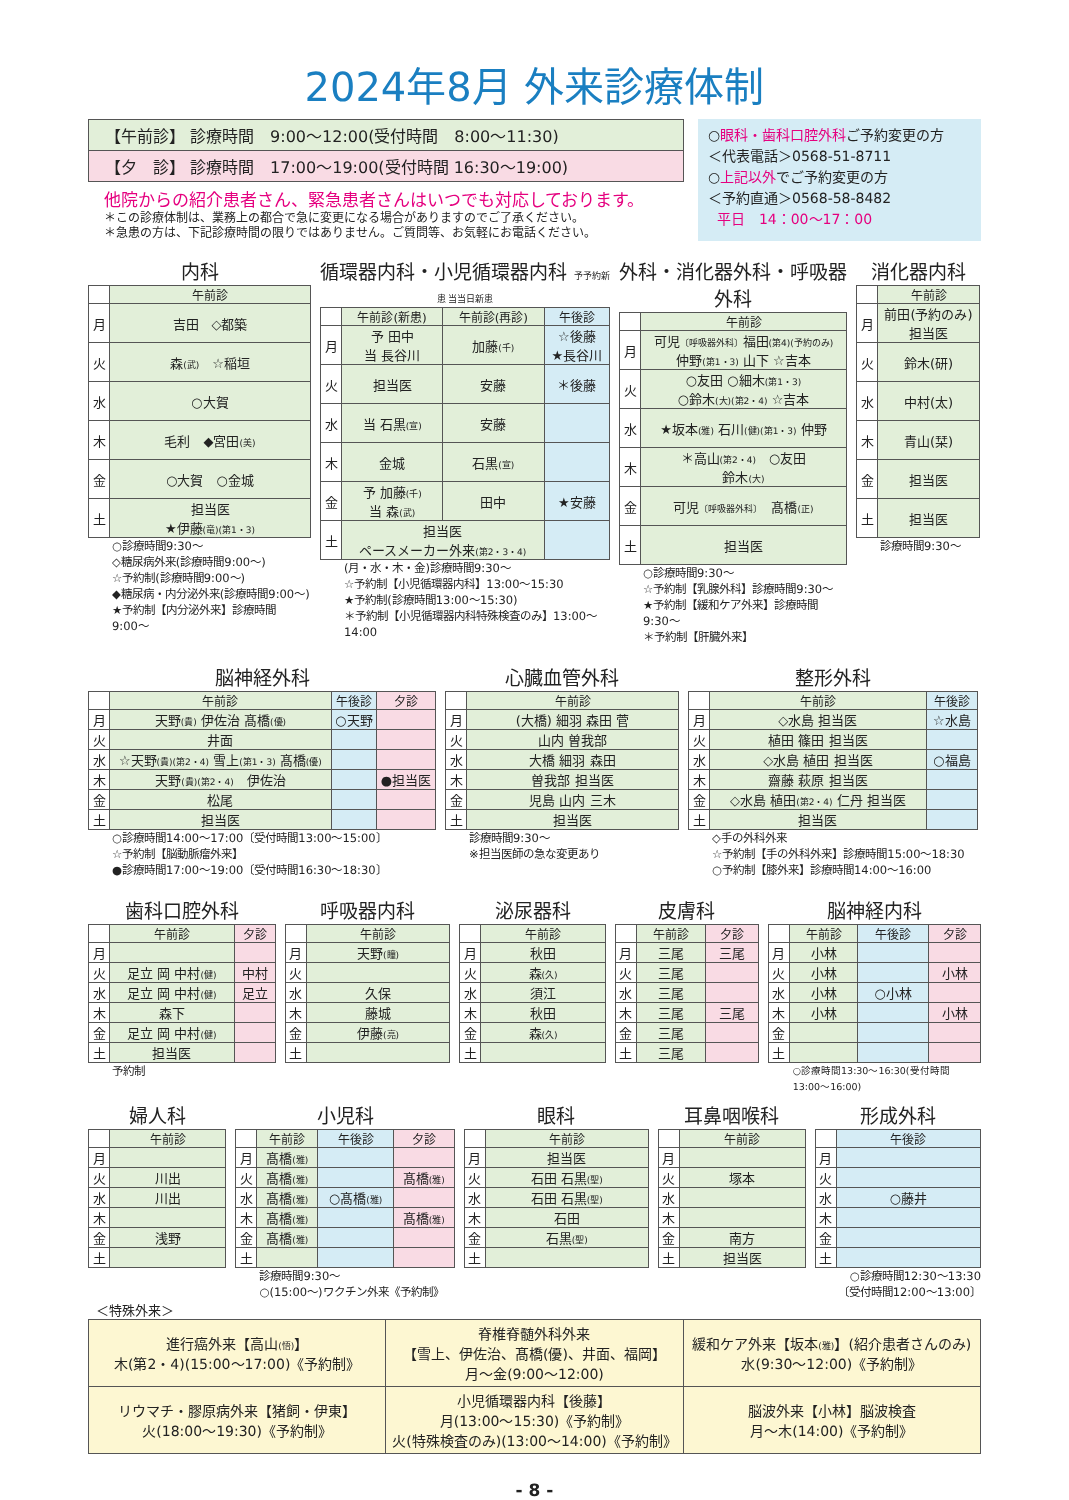2024年8月 外来診療体制
【午前診】 診療時間　9:00〜12:00(受付時間　8:00〜11:30)
【夕　診】 診療時間　17:00〜19:00(受付時間 16:30〜19:00)
他院からの紹介患者さん、緊急患者さんはいつでも対応しております。
＊この診療体制は、業務上の都合で急に変更になる場合がありますのでご了承ください。
＊急患の方は、下記診療時間の限りではありません。ご質問等、お気軽にお電話ください。
○眼科・歯科口腔外科ご予約変更の方
＜代表電話＞0568-51-8711
○上記以外でご予約変更の方
＜予約直通＞0568-58-8482
平日　14：00〜17：00
内科
| | 午前診 |
| --- | --- |
| 月 | 吉田 ◇都築 |
| 火 | 森 (武) ☆稲垣 |
| 水 | ○大賀 |
| 木 | 毛利 ◆宮田 (美) |
| 金 | ○大賀 ○金城 |
| 土 | 担当医 ★伊藤 (竜)(第1・3) |
○診療時間9:30〜
◇糖尿病外来(診療時間9:00〜)
☆予約制(診療時間9:00〜)
◆糖尿病・内分泌外来(診療時間9:00〜)
★予約制【内分泌外来】診療時間9:00〜
循環器内科・小児循環器内科 予予約新患 当当日新患
| | 午前診(新患) | 午前診(再診) | 午後診 |
| --- | --- | --- | --- |
| 月 | 予 田中 当 長谷川 | 加藤 (千) | ☆後藤 ★長谷川 |
| 火 | 担当医 | 安藤 | ＊後藤 |
| 水 | 当 石黒 (宣) | 安藤 | |
| 木 | 金城 | 石黒 (宣) | |
| 金 | 予 加藤 (千) 当 森 (武) | 田中 | ★安藤 |
| 土 | 担当医 ペースメーカー外来 (第2・3・4) | | |
(月・水・木・金)診療時間9:30〜
☆予約制【小児循環器内科】13:00〜15:30
★予約制(診療時間13:00〜15:30)
＊予約制【小児循環器内科特殊検査のみ】13:00〜14:00
外科・消化器外科・呼吸器外科
| | 午前診 |
| --- | --- |
| 月 | 可児 〔呼吸器外科〕 福田 (第4)(予約のみ) 仲野 (第1・3) 山下 ☆吉本 |
| 火 | ○友田 ○細木 (第1・3) ○鈴木 (大)(第2・4) ☆吉本 |
| 水 | ★坂本 (雅) 石川 (健)(第1・3) 仲野 |
| 木 | ＊高山 (第2・4) ○友田 鈴木 (大) |
| 金 | 可児 〔呼吸器外科〕 髙橋 (正) |
| 土 | 担当医 |
○診療時間9:30〜
☆予約制【乳腺外科】診療時間9:30〜
★予約制【緩和ケア外来】診療時間9:30〜
＊予約制【肝臓外来】
消化器内科
| | 午前診 |
| --- | --- |
| 月 | 前田(予約のみ) 担当医 |
| 火 | 鈴木(研) |
| 水 | 中村(太) |
| 木 | 青山(栞) |
| 金 | 担当医 |
| 土 | 担当医 |
診療時間9:30〜
脳神経外科
| | 午前診 | 午後診 | 夕診 |
| --- | --- | --- | --- |
| 月 | 天野 (貴) 伊佐治 髙橋 (優) | ○天野 | |
| 火 | 井面 | | |
| 水 | ☆天野 (貴)(第2・4) 雪上 (第1・3) 髙橋 (優) | | |
| 木 | 天野 (貴)(第2・4) 伊佐治 | | ●担当医 |
| 金 | 松尾 | | |
| 土 | 担当医 | | |
○診療時間14:00〜17:00〔受付時間13:00〜15:00〕
☆予約制【脳動脈瘤外来】
●診療時間17:00〜19:00〔受付時間16:30〜18:30〕
心臓血管外科
| | 午前診 |
| --- | --- |
| 月 | (大橋) 細羽 森田 菅 |
| 火 | 山内 曽我部 |
| 水 | 大橋 細羽 森田 |
| 木 | 曽我部 担当医 |
| 金 | 児島 山内 三木 |
| 土 | 担当医 |
診療時間9:30〜
※担当医師の急な変更あり
整形外科
| | 午前診 | 午後診 |
| --- | --- | --- |
| 月 | ◇水島 担当医 | ☆水島 |
| 火 | 植田 篠田 担当医 | |
| 水 | ◇水島 植田 担当医 | ○福島 |
| 木 | 齋藤 萩原 担当医 | |
| 金 | ◇水島 植田 (第2・4) 仁丹 担当医 | |
| 土 | 担当医 | |
◇手の外科外来
☆予約制【手の外科外来】診療時間15:00〜18:30
○予約制【膝外来】診療時間14:00〜16:00
歯科口腔外科
| | 午前診 | 夕診 |
| --- | --- | --- |
| 月 | | |
| 火 | 足立 岡 中村 (健) | 中村 |
| 水 | 足立 岡 中村 (健) | 足立 |
| 木 | 森下 | |
| 金 | 足立 岡 中村 (健) | |
| 土 | 担当医 | |
予約制
呼吸器内科
| | 午前診 |
| --- | --- |
| 月 | 天野 (瞳) |
| 火 | |
| 水 | 久保 |
| 木 | 藤城 |
| 金 | 伊藤 (亮) |
| 土 | |
泌尿器科
| | 午前診 |
| --- | --- |
| 月 | 秋田 |
| 火 | 森 (久) |
| 水 | 須江 |
| 木 | 秋田 |
| 金 | 森 (久) |
| 土 | |
皮膚科
| | 午前診 | 夕診 |
| --- | --- | --- |
| 月 | 三尾 | 三尾 |
| 火 | 三尾 | |
| 水 | 三尾 | |
| 木 | 三尾 | 三尾 |
| 金 | 三尾 | |
| 土 | 三尾 | |
脳神経内科
| | 午前診 | 午後診 | 夕診 |
| --- | --- | --- | --- |
| 月 | 小林 | | |
| 火 | 小林 | | 小林 |
| 水 | 小林 | ○小林 | |
| 木 | 小林 | | 小林 |
| 金 | | | |
| 土 | | | |
○診療時間13:30〜16:30(受付時間13:00〜16:00)
婦人科
| | 午前診 |
| --- | --- |
| 月 | |
| 火 | 川出 |
| 水 | 川出 |
| 木 | |
| 金 | 浅野 |
| 土 | |
小児科
| | 午前診 | 午後診 | 夕診 |
| --- | --- | --- | --- |
| 月 | 髙橋 (雅) | | |
| 火 | 髙橋 (雅) | | 髙橋 (雅) |
| 水 | 髙橋 (雅) | ○髙橋 (雅) | |
| 木 | 髙橋 (雅) | | 髙橋 (雅) |
| 金 | 髙橋 (雅) | | |
| 土 | | | |
診療時間9:30〜
○(15:00〜)ワクチン外来《予約制》
眼科
| | 午前診 |
| --- | --- |
| 月 | 担当医 |
| 火 | 石田 石黒 (聖) |
| 水 | 石田 石黒 (聖) |
| 木 | 石田 |
| 金 | 石黒 (聖) |
| 土 | |
耳鼻咽喉科
| | 午前診 |
| --- | --- |
| 月 | |
| 火 | 塚本 |
| 水 | |
| 木 | |
| 金 | 南方 |
| 土 | 担当医 |
形成外科
| | 午後診 |
| --- | --- |
| 月 | |
| 火 | |
| 水 | ○藤井 |
| 木 | |
| 金 | |
| 土 | |
○診療時間12:30〜13:30
〔受付時間12:00〜13:00〕
＜特殊外来＞
| 進行癌外来【高山 (悟) 】 木(第2・4)(15:00〜17:00)《予約制》 | 脊椎脊髄外科外来 【雪上、伊佐治、髙橋(優)、井面、福岡】 月〜金(9:00〜12:00) | 緩和ケア外来【坂本 (雅) 】(紹介患者さんのみ) 水(9:30〜12:00)《予約制》 |
| リウマチ・膠原病外来【猪飼・伊東】 火(18:00〜19:30)《予約制》 | 小児循環器内科【後藤】 月(13:00〜15:30)《予約制》 火(特殊検査のみ)(13:00〜14:00)《予約制》 | 脳波外来【小林】脳波検査 月〜木(14:00)《予約制》 |
- 8 -